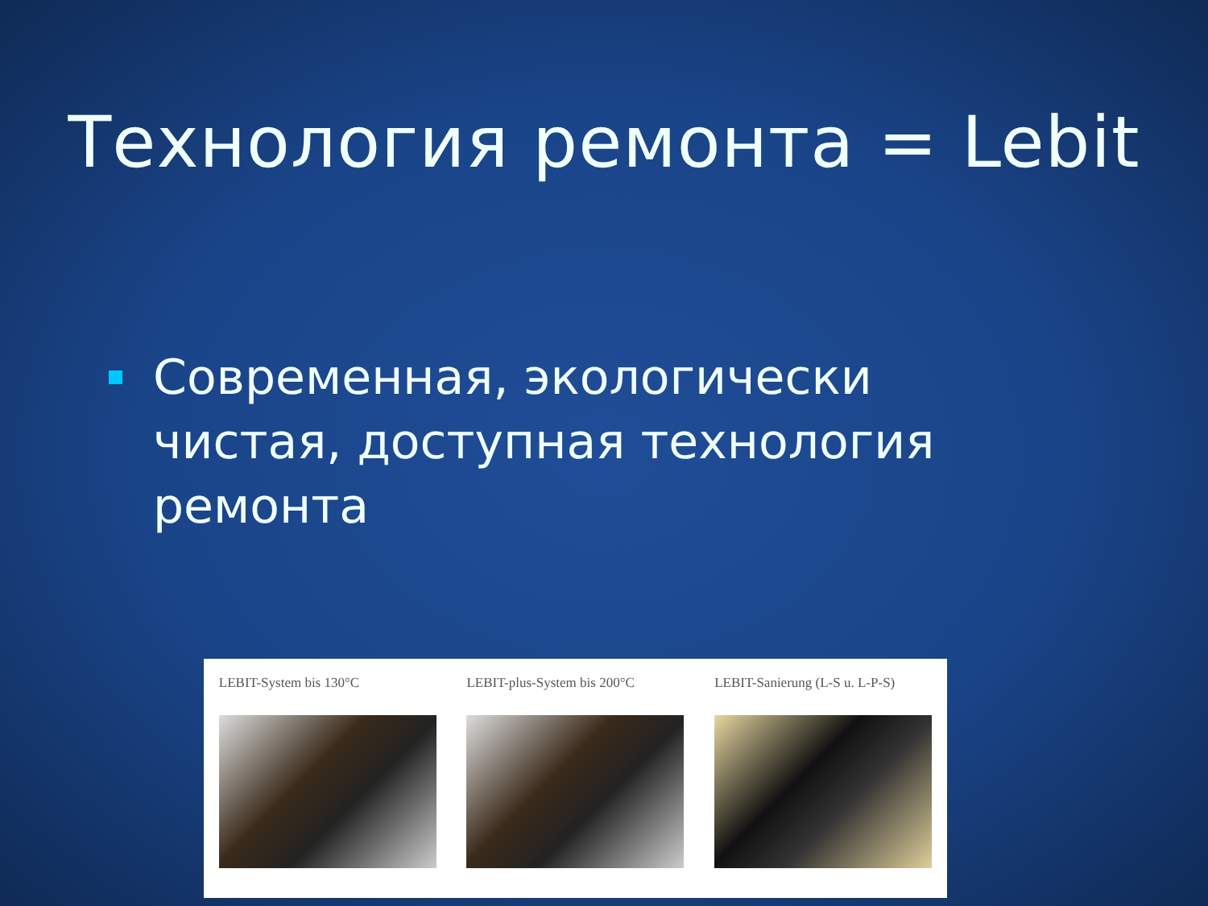Технология ремонта = Lebit
Современная, экологически чистая, доступная технология ремонта
LEBIT-System bis 130°C LEBIT-plus-System bis 200°C
LEBIT-Sanierung (L-S u. L-P-S)